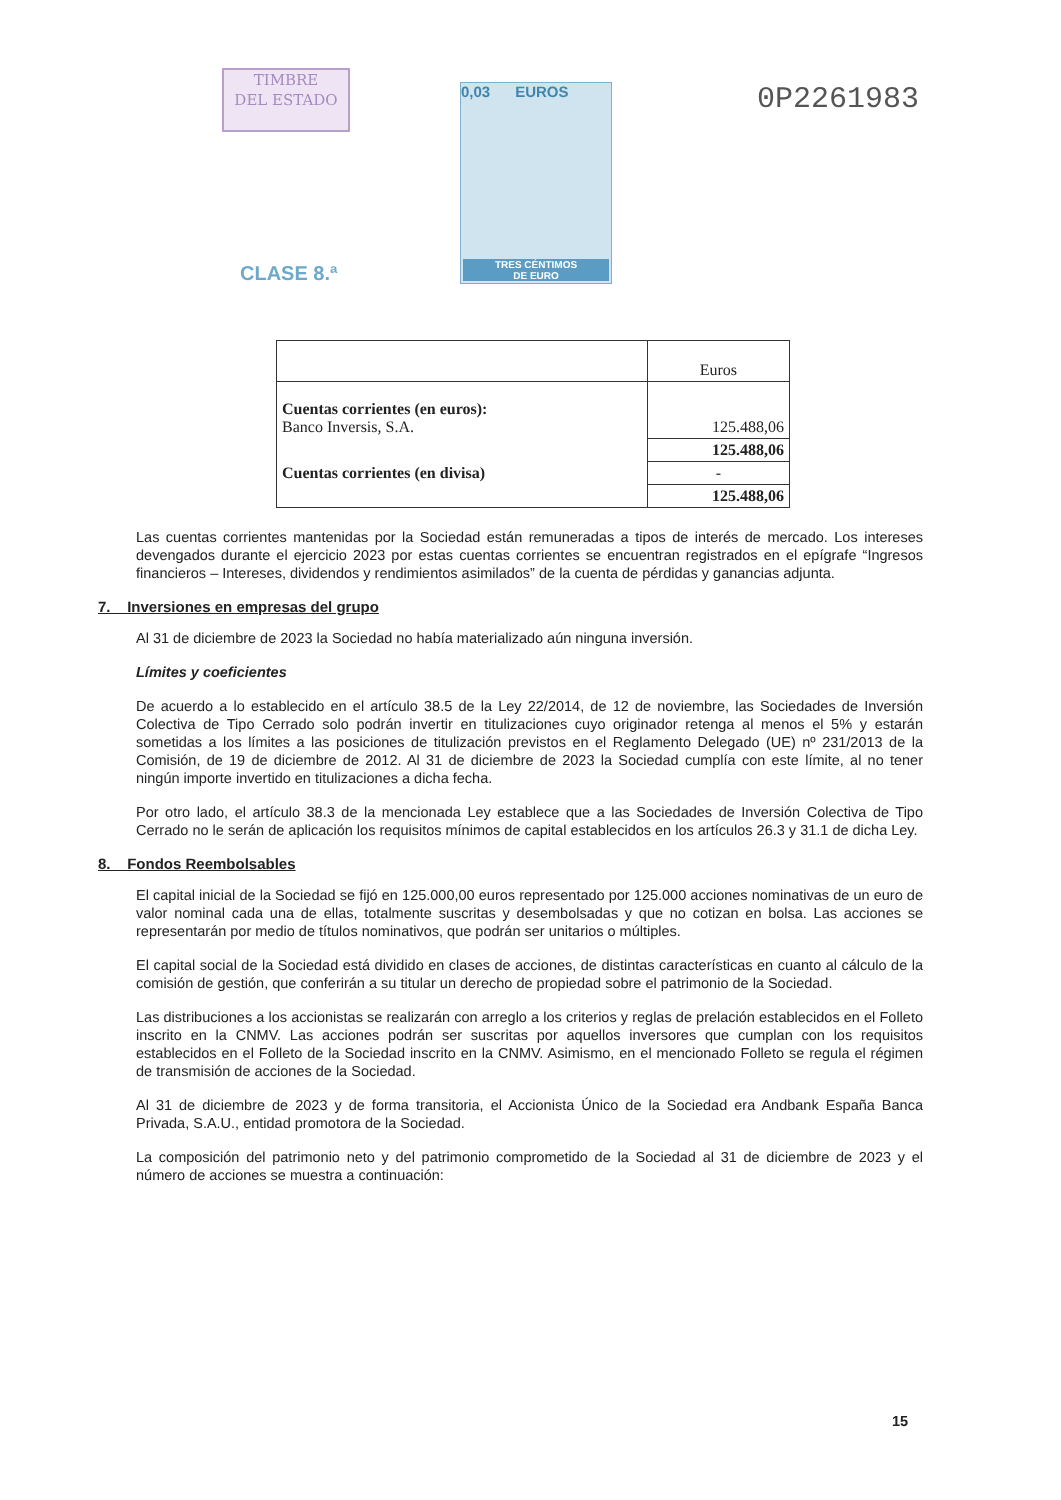TIMBRE
DEL ESTADO
0,03 EUROS
TRES CÉNTIMOS
DE EURO
0P2261983
CLASE 8.ª
| | Euros |
| --- | --- |
| Cuentas corrientes (en euros): Banco Inversis, S.A. | 125.488,06 |
| | 125.488,06 |
| Cuentas corrientes (en divisa) | - |
| | 125.488,06 |
Las cuentas corrientes mantenidas por la Sociedad están remuneradas a tipos de interés de mercado. Los intereses devengados durante el ejercicio 2023 por estas cuentas corrientes se encuentran registrados en el epígrafe “Ingresos financieros – Intereses, dividendos y rendimientos asimilados” de la cuenta de pérdidas y ganancias adjunta.
7. Inversiones en empresas del grupo
Al 31 de diciembre de 2023 la Sociedad no había materializado aún ninguna inversión.
Límites y coeficientes
De acuerdo a lo establecido en el artículo 38.5 de la Ley 22/2014, de 12 de noviembre, las Sociedades de Inversión Colectiva de Tipo Cerrado solo podrán invertir en titulizaciones cuyo originador retenga al menos el 5% y estarán sometidas a los límites a las posiciones de titulización previstos en el Reglamento Delegado (UE) nº 231/2013 de la Comisión, de 19 de diciembre de 2012. Al 31 de diciembre de 2023 la Sociedad cumplía con este límite, al no tener ningún importe invertido en titulizaciones a dicha fecha.
Por otro lado, el artículo 38.3 de la mencionada Ley establece que a las Sociedades de Inversión Colectiva de Tipo Cerrado no le serán de aplicación los requisitos mínimos de capital establecidos en los artículos 26.3 y 31.1 de dicha Ley.
8. Fondos Reembolsables
El capital inicial de la Sociedad se fijó en 125.000,00 euros representado por 125.000 acciones nominativas de un euro de valor nominal cada una de ellas, totalmente suscritas y desembolsadas y que no cotizan en bolsa. Las acciones se representarán por medio de títulos nominativos, que podrán ser unitarios o múltiples.
El capital social de la Sociedad está dividido en clases de acciones, de distintas características en cuanto al cálculo de la comisión de gestión, que conferirán a su titular un derecho de propiedad sobre el patrimonio de la Sociedad.
Las distribuciones a los accionistas se realizarán con arreglo a los criterios y reglas de prelación establecidos en el Folleto inscrito en la CNMV. Las acciones podrán ser suscritas por aquellos inversores que cumplan con los requisitos establecidos en el Folleto de la Sociedad inscrito en la CNMV. Asimismo, en el mencionado Folleto se regula el régimen de transmisión de acciones de la Sociedad.
Al 31 de diciembre de 2023 y de forma transitoria, el Accionista Único de la Sociedad era Andbank España Banca Privada, S.A.U., entidad promotora de la Sociedad.
La composición del patrimonio neto y del patrimonio comprometido de la Sociedad al 31 de diciembre de 2023 y el número de acciones se muestra a continuación:
15